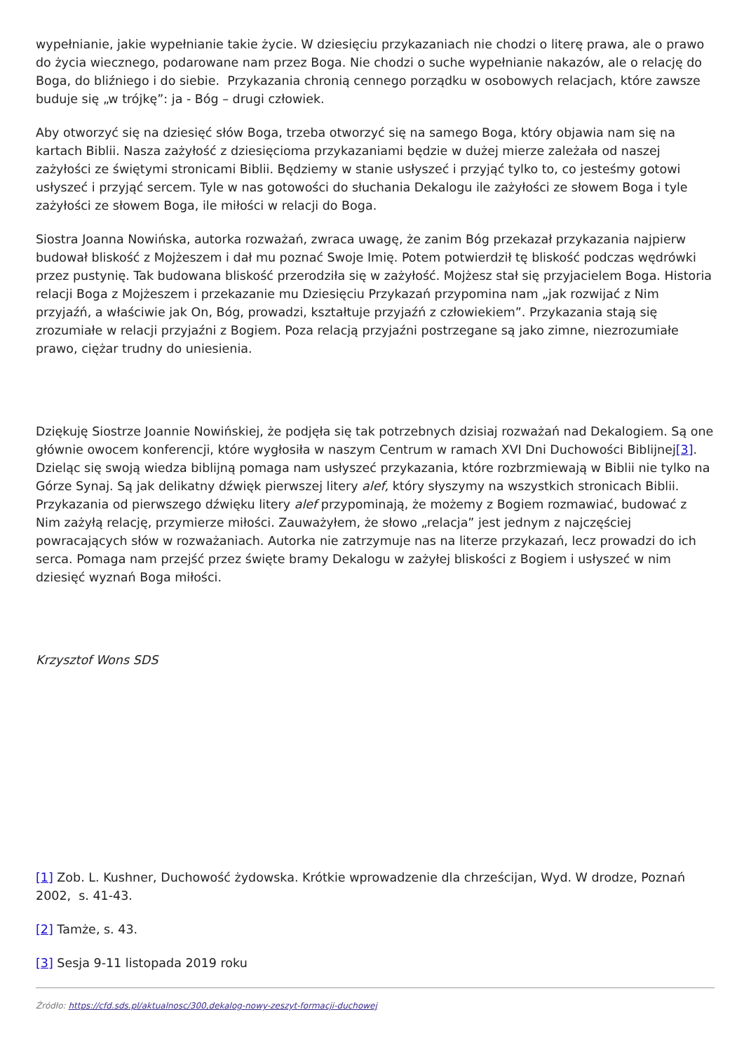wypełnianie, jakie wypełnianie takie życie. W dziesięciu przykazaniach nie chodzi o literę prawa, ale o prawo do życia wiecznego, podarowane nam przez Boga. Nie chodzi o suche wypełnianie nakazów, ale o relację do Boga, do bliźniego i do siebie. Przykazania chronią cennego porządku w osobowych relacjach, które zawsze buduje się „w trójkę”: ja - Bóg – drugi człowiek.
Aby otworzyć się na dziesięć słów Boga, trzeba otworzyć się na samego Boga, który objawia nam się na kartach Biblii. Nasza zażyłość z dziesięcioma przykazaniami będzie w dużej mierze zależała od naszej zażyłości ze świętymi stronicami Biblii. Będziemy w stanie usłyszeć i przyjąć tylko to, co jesteśmy gotowi usłyszeć i przyjąć sercem. Tyle w nas gotowości do słuchania Dekalogu ile zażyłości ze słowem Boga i tyle zażyłości ze słowem Boga, ile miłości w relacji do Boga.
Siostra Joanna Nowińska, autorka rozważań, zwraca uwagę, że zanim Bóg przekazał przykazania najpierw budował bliskość z Mojżeszem i dał mu poznać Swoje Imię. Potem potwierdził tę bliskość podczas wędrówki przez pustynię. Tak budowana bliskość przerodziła się w zażyłość. Mojżesz stał się przyjacielem Boga. Historia relacji Boga z Mojżeszem i przekazanie mu Dziesięciu Przykazań przypomina nam „jak rozwijać z Nim przyjaźń, a właściwie jak On, Bóg, prowadzi, kształtuje przyjaźń z człowiekiem”. Przykazania stają się zrozumiałe w relacji przyjaźni z Bogiem. Poza relacją przyjaźni postrzegane są jako zimne, niezrozumiałe prawo, ciężar trudny do uniesienia.
Dziękuję Siostrze Joannie Nowińskiej, że podjęła się tak potrzebnych dzisiaj rozważań nad Dekalogiem. Są one głównie owocem konferencji, które wygłosiła w naszym Centrum w ramach XVI Dni Duchowości Biblijnej[3]. Dzieląc się swoją wiedza biblijną pomaga nam usłyszeć przykazania, które rozbrzmiewają w Biblii nie tylko na Górze Synaj. Są jak delikatny dźwięk pierwszej litery alef, który słyszymy na wszystkich stronicach Biblii. Przykazania od pierwszego dźwięku litery alef przypominają, że możemy z Bogiem rozmawiać, budować z Nim zażyłą relację, przymierze miłości. Zauważyłem, że słowo „relacja” jest jednym z najczęściej powracających słów w rozważaniach. Autorka nie zatrzymuje nas na literze przykazań, lecz prowadzi do ich serca. Pomaga nam przejść przez święte bramy Dekalogu w zażyłej bliskości z Bogiem i usłyszeć w nim dziesięć wyznań Boga miłości.
Krzysztof Wons SDS
[1] Zob. L. Kushner, Duchowość żydowska. Krótkie wprowadzenie dla chrześcijan, Wyd. W drodze, Poznań 2002, s. 41-43.
[2] Tamże, s. 43.
[3] Sesja 9-11 listopada 2019 roku
Źródło: https://cfd.sds.pl/aktualnosc/300,dekalog-nowy-zeszyt-formacji-duchowej